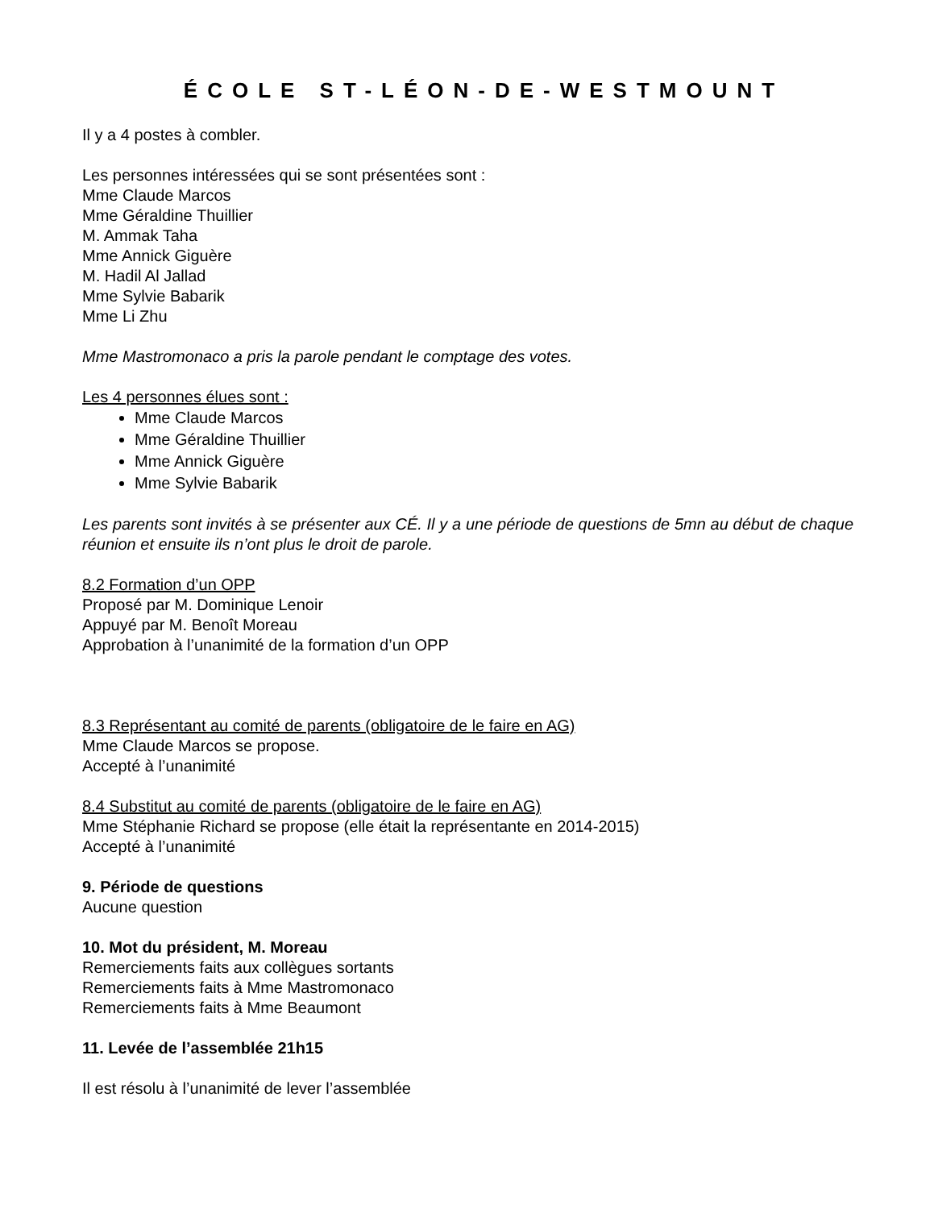ÉCOLE ST-LÉON-DE-WESTMOUNT
Il y a 4 postes à combler.
Les personnes intéressées qui se sont présentées sont :
Mme Claude Marcos
Mme Géraldine Thuillier
M. Ammak Taha
Mme Annick Giguère
M. Hadil Al Jallad
Mme Sylvie Babarik
Mme Li Zhu
Mme Mastromonaco a pris la parole pendant le comptage des votes.
Les 4 personnes élues sont :
Mme Claude Marcos
Mme Géraldine Thuillier
Mme Annick Giguère
Mme Sylvie Babarik
Les parents sont invités à se présenter aux CÉ. Il y a une période de questions de 5mn au début de chaque réunion et ensuite ils n’ont plus le droit de parole.
8.2 Formation d’un OPP
Proposé par M. Dominique Lenoir
Appuyé par M. Benoît Moreau
Approbation à l’unanimité de la formation d’un OPP
8.3 Représentant au comité de parents (obligatoire de le faire en AG)
Mme Claude Marcos se propose.
Accepté à l’unanimité
8.4 Substitut au comité de parents (obligatoire de le faire en AG)
Mme Stéphanie Richard se propose (elle était la représentante en 2014-2015)
Accepté à l’unanimité
9. Période de questions
Aucune question
10. Mot du président, M. Moreau
Remerciements faits aux collègues sortants
Remerciements faits à Mme Mastromonaco
Remerciements faits à Mme Beaumont
11. Levée de l’assemblée 21h15
Il est résolu à l’unanimité de lever l’assemblée